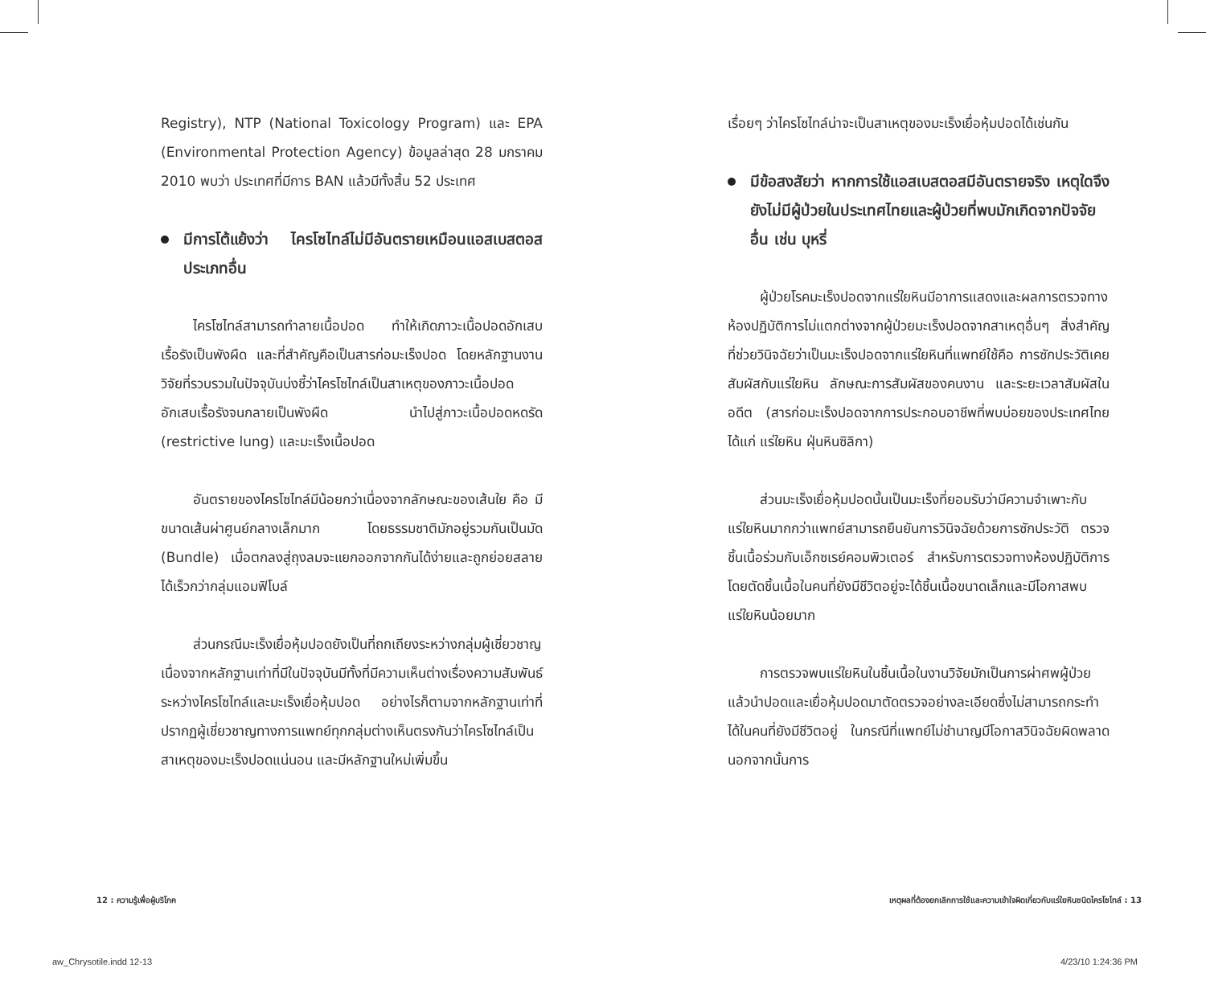Registry), NTP (National Toxicology Program) และ EPA (Environmental Protection Agency) ข้อมูลล่าสุด 28 มกราคม 2010 พบว่า ประเทศที่มีการ BAN แล้วมีทั้งสิ้น 52 ประเทศ
มีการโต้แย้งว่า ไครโซไทล์ไม่มีอันตรายเหมือนแอสเบสตอสประเภทอื่น
ไครโซไทล์สามารถทำลายเนื้อปอด ทำให้เกิดภาวะเนื้อปอดอักเสบเรื้อรังเป็นพังผืด และที่สำคัญคือเป็นสารก่อมะเร็งปอด โดยหลักฐานงานวิจัยที่รวบรวมในปัจจุบันบ่งชี้ว่าไครโซไทล์เป็นสาเหตุของภาวะเนื้อปอดอักเสบเรื้อรังจนกลายเป็นพังผืด นำไปสู่ภาวะเนื้อปอดหดรัด (restrictive lung) และมะเร็งเนื้อปอด
อันตรายของไครโซไทล์มีน้อยกว่าเนื่องจากลักษณะของเส้นใย คือ มีขนาดเส้นผ่าศูนย์กลางเล็กมาก โดยธรรมชาติมักอยู่รวมกันเป็นมัด (Bundle) เมื่อตกลงสู่ถุงลมจะแยกออกจากกันได้ง่ายและถูกย่อยสลายได้เร็วกว่ากลุ่มแอมฟิโบล์
ส่วนกรณีมะเร็งเยื่อหุ้มปอดยังเป็นที่ถกเถียงระหว่างกลุ่มผู้เชี่ยวชาญเนื่องจากหลักฐานเท่าที่มีในปัจจุบันมีทั้งที่มีความเห็นต่างเรื่องความสัมพันธ์ระหว่างไครโซไทล์และมะเร็งเยื่อหุ้มปอด อย่างไรก็ตามจากหลักฐานเท่าที่ปรากฏผู้เชี่ยวชาญทางการแพทย์ทุกกลุ่มต่างเห็นตรงกันว่าไครโซไทล์เป็นสาเหตุของมะเร็งปอดแน่นอน และมีหลักฐานใหม่เพิ่มขึ้น
เรื่อยๆ ว่าไครโซไทล์น่าจะเป็นสาเหตุของมะเร็งเยื่อหุ้มปอดได้เช่นกัน
มีข้อสงสัยว่า หากการใช้แอสเบสตอสมีอันตรายจริง เหตุใดจึงยังไม่มีผู้ป่วยในประเทศไทยและผู้ป่วยที่พบมักเกิดจากปัจจัยอื่น เช่น บุหรี่
ผู้ป่วยโรคมะเร็งปอดจากแร่ใยหินมีอาการแสดงและผลการตรวจทางห้องปฏิบัติการไม่แตกต่างจากผู้ป่วยมะเร็งปอดจากสาเหตุอื่นๆ สิ่งสำคัญที่ช่วยวินิจฉัยว่าเป็นมะเร็งปอดจากแร่ใยหินที่แพทย์ใช้คือ การซักประวัติเคยสัมผัสกับแร่ใยหิน ลักษณะการสัมผัสของคนงาน และระยะเวลาสัมผัสในอดีต (สารก่อมะเร็งปอดจากการประกอบอาชีพที่พบบ่อยของประเทศไทย ได้แก่ แร่ใยหิน ฝุ่นหินซิลิกา)
ส่วนมะเร็งเยื่อหุ้มปอดนั้นเป็นมะเร็งที่ยอมรับว่ามีความจำเพาะกับแร่ใยหินมากกว่าแพทย์สามารถยืนยันการวินิจฉัยด้วยการซักประวัติ ตรวจชิ้นเนื้อร่วมกับเอ็กซเรย์คอมพิวเตอร์ สำหรับการตรวจทางห้องปฏิบัติการโดยตัดชิ้นเนื้อในคนที่ยังมีชีวิตอยู่จะได้ชิ้นเนื้อขนาดเล็กและมีโอกาสพบแร่ใยหินน้อยมาก
การตรวจพบแร่ใยหินในชิ้นเนื้อในงานวิจัยมักเป็นการผ่าศพผู้ป่วย แล้วนำปอดและเยื่อหุ้มปอดมาตัดตรวจอย่างละเอียดซึ่งไม่สามารถกระทำได้ในคนที่ยังมีชีวิตอยู่ ในกรณีที่แพทย์ไม่ชำนาญมีโอกาสวินิจฉัยผิดพลาด นอกจากนั้นการ
12 : ความรู้เพื่อผู้บริโภค เหตุผลที่ต้องยกเลิกการใช้และความเข้าใจผิดเกี่ยวกับแร่ใยหินชนิดไครโซไทล์ : 13
aw_Chrysotile.indd 12-13 4/23/10 1:24:36 PM